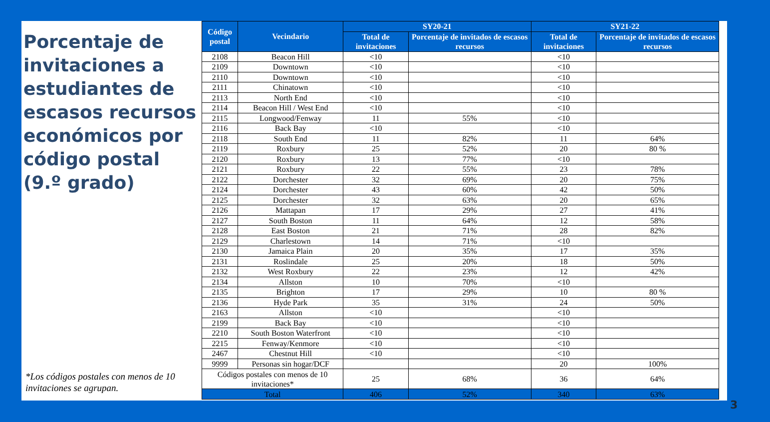Porcentaje de invitaciones a estudiantes de escasos recursos económicos por código postal
(9.º grado)
*Los códigos postales con menos de 10 invitaciones se agrupan.
| Código postal | Vecindario | SY20-21 | | SY21-22 | |
| --- | --- | --- | --- | --- | --- |
| | | Total de invitaciones | Porcentaje de invitados de escasos recursos | Total de invitaciones | Porcentaje de invitados de escasos recursos |
| 2108 | Beacon Hill | <10 | | <10 | |
| 2109 | Downtown | <10 | | <10 | |
| 2110 | Downtown | <10 | | <10 | |
| 2111 | Chinatown | <10 | | <10 | |
| 2113 | North End | <10 | | <10 | |
| 2114 | Beacon Hill / West End | <10 | | <10 | |
| 2115 | Longwood/Fenway | 11 | 55% | <10 | |
| 2116 | Back Bay | <10 | | <10 | |
| 2118 | South End | 11 | 82% | 11 | 64% |
| 2119 | Roxbury | 25 | 52% | 20 | 80 % |
| 2120 | Roxbury | 13 | 77% | <10 | |
| 2121 | Roxbury | 22 | 55% | 23 | 78% |
| 2122 | Dorchester | 32 | 69% | 20 | 75% |
| 2124 | Dorchester | 43 | 60% | 42 | 50% |
| 2125 | Dorchester | 32 | 63% | 20 | 65% |
| 2126 | Mattapan | 17 | 29% | 27 | 41% |
| 2127 | South Boston | 11 | 64% | 12 | 58% |
| 2128 | East Boston | 21 | 71% | 28 | 82% |
| 2129 | Charlestown | 14 | 71% | <10 | |
| 2130 | Jamaica Plain | 20 | 35% | 17 | 35% |
| 2131 | Roslindale | 25 | 20% | 18 | 50% |
| 2132 | West Roxbury | 22 | 23% | 12 | 42% |
| 2134 | Allston | 10 | 70% | <10 | |
| 2135 | Brighton | 17 | 29% | 10 | 80 % |
| 2136 | Hyde Park | 35 | 31% | 24 | 50% |
| 2163 | Allston | <10 | | <10 | |
| 2199 | Back Bay | <10 | | <10 | |
| 2210 | South Boston Waterfront | <10 | | <10 | |
| 2215 | Fenway/Kenmore | <10 | | <10 | |
| 2467 | Chestnut Hill | <10 | | <10 | |
| 9999 | Personas sin hogar/DCF | | | 20 | 100% |
| Códigos postales con menos de 10 invitaciones* | | 25 | 68% | 36 | 64% |
| Total | | 406 | 52% | 340 | 63% |
3